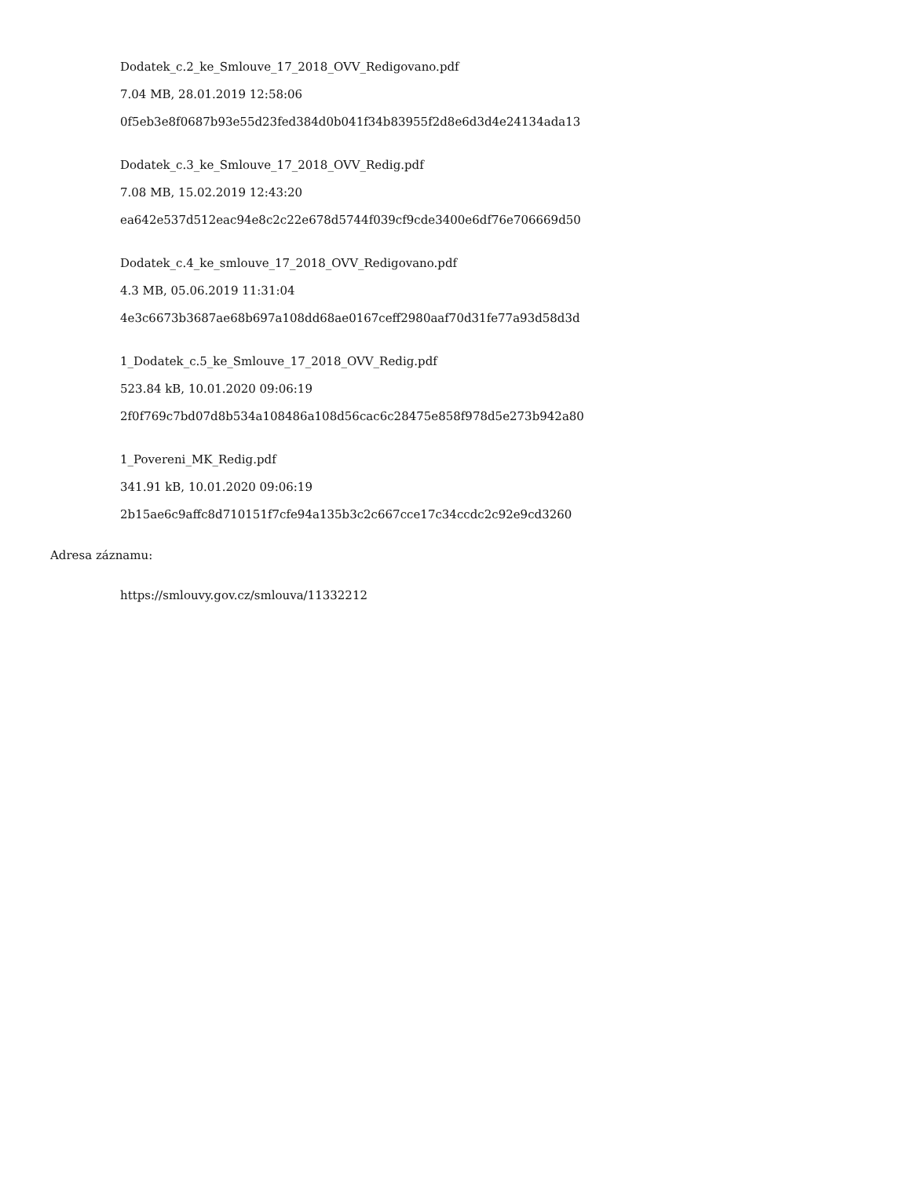Dodatek_c.2_ke_Smlouve_17_2018_OVV_Redigovano.pdf
7.04 MB, 28.01.2019 12:58:06
0f5eb3e8f0687b93e55d23fed384d0b041f34b83955f2d8e6d3d4e24134ada13
Dodatek_c.3_ke_Smlouve_17_2018_OVV_Redig.pdf
7.08 MB, 15.02.2019 12:43:20
ea642e537d512eac94e8c2c22e678d5744f039cf9cde3400e6df76e706669d50
Dodatek_c.4_ke_smlouve_17_2018_OVV_Redigovano.pdf
4.3 MB, 05.06.2019 11:31:04
4e3c6673b3687ae68b697a108dd68ae0167ceff2980aaf70d31fe77a93d58d3d
1_Dodatek_c.5_ke_Smlouve_17_2018_OVV_Redig.pdf
523.84 kB, 10.01.2020 09:06:19
2f0f769c7bd07d8b534a108486a108d56cac6c28475e858f978d5e273b942a80
1_Povereni_MK_Redig.pdf
341.91 kB, 10.01.2020 09:06:19
2b15ae6c9affc8d710151f7cfe94a135b3c2c667cce17c34ccdc2c92e9cd3260
Adresa záznamu:
https://smlouvy.gov.cz/smlouva/11332212